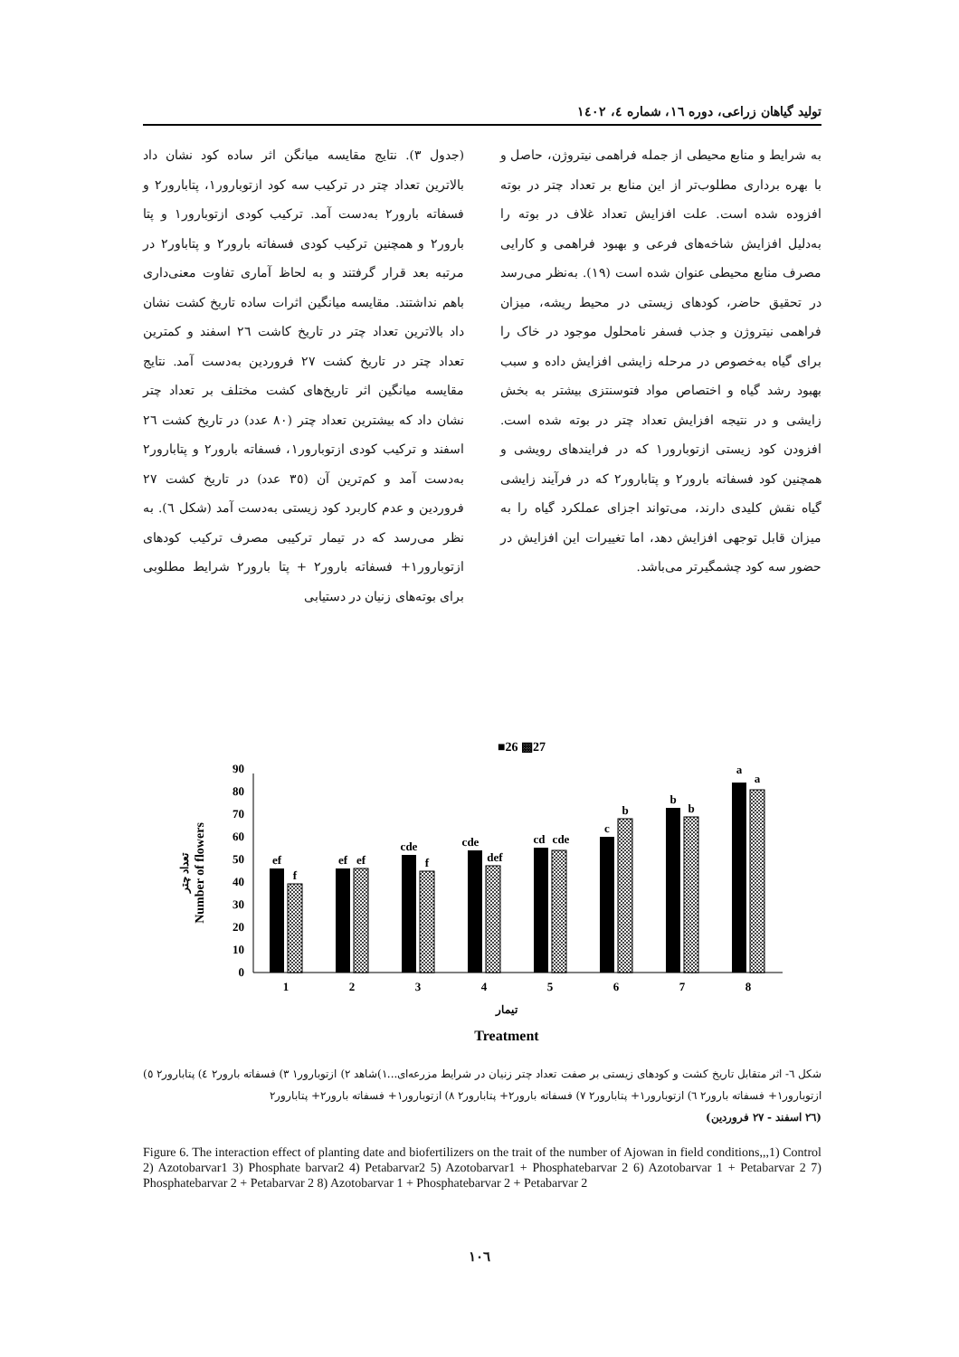تولید گیاهان زراعی، دوره ١٦، شماره ٤، ١٤٠٢
(جدول ٣). نتایج مقایسه میانگن اثر ساده کود نشان داد بالاترین تعداد چتر در ترکیب سه کود ازتوبارور١، پتابارور٢ و فسفاته بارور٢ به‌دست آمد. ترکیب کودی ازتوبارور١ و پتا بارور٢ و همچنین ترکیب کودی فسفاته بارور٢ و پتاباور٢ در مرتبه بعد قرار گرفتند و به لحاظ آماری تفاوت معنی‌داری باهم نداشتند. مقایسه میانگین اثرات ساده تاریخ کشت نشان داد بالاترین تعداد چتر در تاریخ کاشت ٢٦ اسفند و کمترین تعداد چتر در تاریخ کشت ٢٧ فروردین به‌دست آمد. نتایج مقایسه میانگین اثر تاریخ‌های کشت مختلف بر تعداد چتر نشان داد که بیشترین تعداد چتر (٨٠ عدد) در تاریخ کشت ٢٦ اسفند و ترکیب کودی ازتوبارور١، فسفاته بارور٢ و پتابارور٢ به‌دست آمد و کم‌ترین آن (٣٥ عدد) در تاریخ کشت ٢٧ فروردین و عدم کاربرد کود زیستی به‌دست آمد (شکل ٦). به نظر می‌رسد که در تیمار ترکیبی مصرف ترکیب کودهای ازتوبارور١+ فسفاته بارور٢ + پتا بارور٢ شرایط مطلوبی برای بوته‌های زنیان در دستیابی
به شرایط و منابع محیطی از جمله فراهمی نیتروژن، حاصل و با بهره برداری مطلوب‌تر از این منابع بر تعداد چتر در بوته افزوده شده است. علت افزایش تعداد غلاف در بوته را به‌دلیل افزایش شاخه‌های فرعی و بهبود فراهمی و کارایی مصرف منابع محیطی عنوان شده است (١٩). به‌نظر می‌رسد در تحقیق حاضر، کودهای زیستی در محیط ریشه، میزان فراهمی نیتروژن و جذب فسفر نامحلول موجود در خاک را برای گیاه به‌خصوص در مرحله زایشی افزایش داده و سبب بهبود رشد گیاه و اختصاص مواد فتوسنتزی بیشتر به بخش زایشی و در نتیجه افزایش تعداد چتر در بوته شده است. افزودن کود زیستی ازتوبارور١ که در فرایندهای رویشی و همچنین کود فسفاته بارور٢ و پتابارور٢ که در فرآیند زایشی گیاه نقش کلیدی دارند، می‌تواند اجزای عملکرد گیاه را به میزان قابل توجهی افزایش دهد، اما تغییرات این افزایش در حضور سه کود چشمگیرتر می‌باشد.
■26 ▩27
0
10
20
30
40
50
60
70
80
90
Number of flowers
تعداد چتر
ef
f
1
ef
ef
2
cde
f
3
cde
def
4
cd
cde
5
c
b
6
b
b
7
a
a
8
تیمار
Treatment
شکل ٦- اثر متقابل تاریخ کشت و کودهای زیستی بر صفت تعداد چتر زنیان در شرایط مزرعه‌ای...١)شاهد ٢) ازتوبارور١ ٣) فسفاته بارور٢ ٤) پتابارور٢ ٥) ازتوبارور١+ فسفاته بارور٢ ٦) ازتوبارور١+ پتابارور٢ ٧) فسفاته بارور٢+ پتابارور٢ ٨) ازتوبارور١+ فسفاته بارور٢+ پتابارور٢
(٢٦ اسفند - ٢٧ فروردین)
Figure 6. The interaction effect of planting date and biofertilizers on the trait of the number of Ajowan in field conditions,,,1) Control 2) Azotobarvar1 3) Phosphate barvar2 4) Petabarvar2 5) Azotobarvar1 + Phosphatebarvar 2 6) Azotobarvar 1 + Petabarvar 2 7) Phosphatebarvar 2 + Petabarvar 2 8) Azotobarvar 1 + Phosphatebarvar 2 + Petabarvar 2
١٠٦